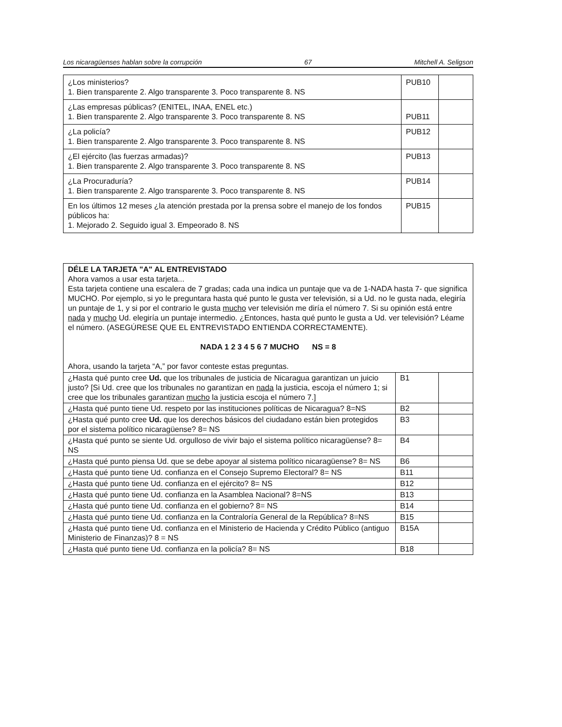Los nicaragüenses hablan sobre la corrupción 67 Mitchell A. Seligson
| ¿Los ministerios? 1. Bien transparente 2. Algo transparente 3. Poco transparente 8. NS | PUB10 | |
| ¿Las empresas públicas? (ENITEL, INAA, ENEL etc.) 1. Bien transparente 2. Algo transparente 3. Poco transparente 8. NS | PUB11 | |
| ¿La policía? 1. Bien transparente 2. Algo transparente 3. Poco transparente 8. NS | PUB12 | |
| ¿El ejército (las fuerzas armadas)? 1. Bien transparente 2. Algo transparente 3. Poco transparente 8. NS | PUB13 | |
| ¿La Procuraduría? 1. Bien transparente 2. Algo transparente 3. Poco transparente 8. NS | PUB14 | |
| En los últimos 12 meses ¿la atención prestada por la prensa sobre el manejo de los fondos públicos ha: 1. Mejorado 2. Seguido igual 3. Empeorado 8. NS | PUB15 | |
DÉLE LA TARJETA "A" AL ENTREVISTADO
Ahora vamos a usar esta tarjeta...
Esta tarjeta contiene una escalera de 7 gradas; cada una indica un puntaje que va de 1-NADA hasta 7- que significa MUCHO. Por ejemplo, si yo le preguntara hasta qué punto le gusta ver televisión, si a Ud. no le gusta nada, elegiría un puntaje de 1, y si por el contrario le gusta mucho ver televisión me diría el número 7. Si su opinión está entre nada y mucho Ud. elegiría un puntaje intermedio. ¿Entonces, hasta qué punto le gusta a Ud. ver televisión? Léame el número. (ASEGÚRESE QUE EL ENTREVISTADO ENTIENDA CORRECTAMENTE).
NADA 1 2 3 4 5 6 7 MUCHO NS = 8
Ahora, usando la tarjeta “A,” por favor conteste estas preguntas.
| ¿Hasta qué punto cree Ud. que los tribunales de justicia de Nicaragua garantizan un juicio justo? [Si Ud. cree que los tribunales no garantizan en nada la justicia, escoja el número 1; si cree que los tribunales garantizan mucho la justicia escoja el número 7.] | B1 | |
| ¿Hasta qué punto tiene Ud. respeto por las instituciones políticas de Nicaragua? 8=NS | B2 | |
| ¿Hasta qué punto cree Ud. que los derechos básicos del ciudadano están bien protegidos por el sistema político nicaragüense? 8= NS | B3 | |
| ¿Hasta qué punto se siente Ud. orgulloso de vivir bajo el sistema político nicaragüense? 8= NS | B4 | |
| ¿Hasta qué punto piensa Ud. que se debe apoyar al sistema político nicaragüense? 8= NS | B6 | |
| ¿Hasta qué punto tiene Ud. confianza en el Consejo Supremo Electoral? 8= NS | B11 | |
| ¿Hasta qué punto tiene Ud. confianza en el ejército? 8= NS | B12 | |
| ¿Hasta qué punto tiene Ud. confianza en la Asamblea Nacional? 8=NS | B13 | |
| ¿Hasta qué punto tiene Ud. confianza en el gobierno? 8= NS | B14 | |
| ¿Hasta qué punto tiene Ud. confianza en la Contraloría General de la República? 8=NS | B15 | |
| ¿Hasta qué punto tiene Ud. confianza en el Ministerio de Hacienda y Crédito Público (antiguo Ministerio de Finanzas)? 8 = NS | B15A | |
| ¿Hasta qué punto tiene Ud. confianza en la policía? 8= NS | B18 | |